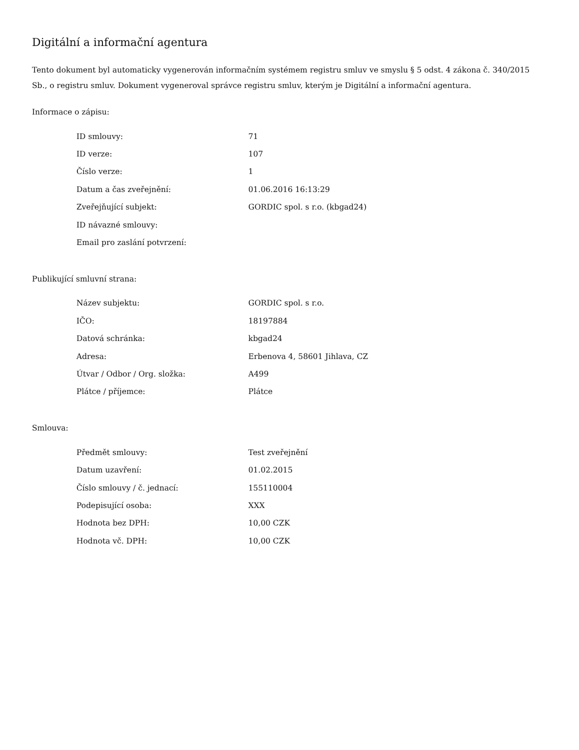Digitální a informační agentura
Tento dokument byl automaticky vygenerován informačním systémem registru smluv ve smyslu § 5 odst. 4 zákona č. 340/2015 Sb., o registru smluv. Dokument vygeneroval správce registru smluv, kterým je Digitální a informační agentura.
Informace o zápisu:
| ID smlouvy: | 71 |
| ID verze: | 107 |
| Číslo verze: | 1 |
| Datum a čas zveřejnění: | 01.06.2016 16:13:29 |
| Zveřejňující subjekt: | GORDIC spol. s r.o. (kbgad24) |
| ID návazné smlouvy: | |
| Email pro zaslání potvrzení: | |
Publikující smluvní strana:
| Název subjektu: | GORDIC spol. s r.o. |
| IČO: | 18197884 |
| Datová schránka: | kbgad24 |
| Adresa: | Erbenova 4, 58601 Jihlava, CZ |
| Útvar / Odbor / Org. složka: | A499 |
| Plátce / příjemce: | Plátce |
Smlouva:
| Předmět smlouvy: | Test zveřejnění |
| Datum uzavření: | 01.02.2015 |
| Číslo smlouvy / č. jednací: | 155110004 |
| Podepisující osoba: | XXX |
| Hodnota bez DPH: | 10,00 CZK |
| Hodnota vč. DPH: | 10,00 CZK |